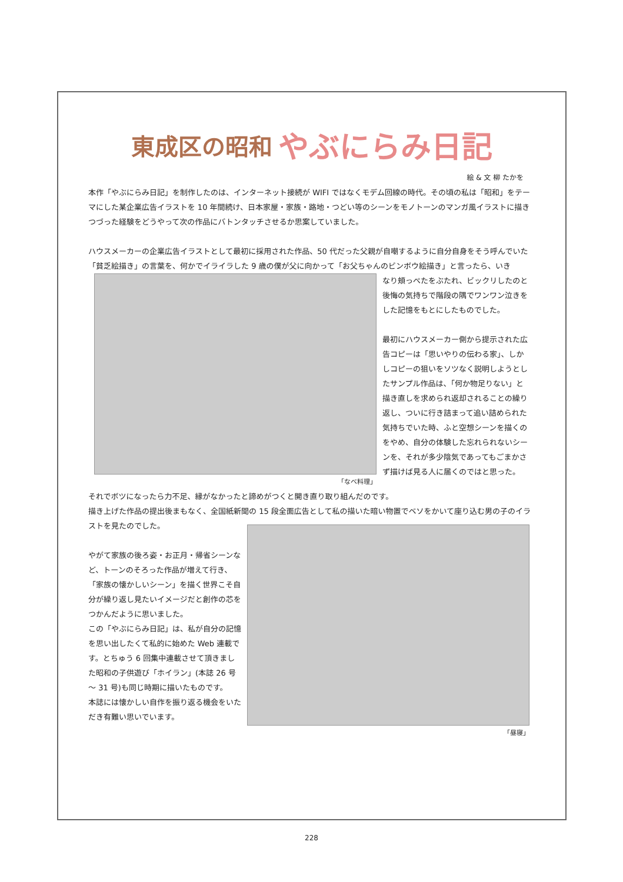東成区の昭和 やぶにらみ日記
絵 & 文 柳 たかを
本作「やぶにらみ日記」を制作したのは、インターネット接続が WIFI ではなくモデム回線の時代。その頃の私は「昭和」をテーマにした某企業広告イラストを 10 年間続け、日本家屋・家族・路地・つどい等のシーンをモノトーンのマンガ風イラストに描きつづった経験をどうやって次の作品にバトンタッチさせるか思案していました。
ハウスメーカーの企業広告イラストとして最初に採用された作品、50 代だった父親が自嘲するように自分自身をそう呼んでいた「貧乏絵描き」の言葉を、何かでイライラした 9 歳の僕が父に向かって「お父ちゃんのビンボウ絵描き」と言ったら、いき
「なべ料理」
なり頬っぺたをぶたれ、ビックリしたのと後悔の気持ちで階段の隅でワンワン泣きをした記憶をもとにしたものでした。
最初にハウスメーカー側から提示された広告コピーは「思いやりの伝わる家」、しかしコピーの狙いをソツなく説明しようとしたサンプル作品は、「何か物足りない」と描き直しを求められ返却されることの繰り返し、ついに行き詰まって追い詰められた気持ちでいた時、ふと空想シーンを描くのをやめ、自分の体験した忘れられないシーンを、それが多少陰気であってもごまかさず描けば見る人に届くのではと思った。
それでボツになったら力不足、縁がなかったと諦めがつくと開き直り取り組んだのです。
描き上げた作品の提出後まもなく、全国紙新聞の 15 段全面広告として私の描いた暗い物置でベソをかいて座り込む男の子のイラストを見たのでした。
やがて家族の後ろ姿・お正月・帰省シーンなど、トーンのそろった作品が増えて行き、「家族の懐かしいシーン」を描く世界こそ自分が繰り返し見たいイメージだと創作の芯をつかんだように思いました。
この「やぶにらみ日記」は、私が自分の記憶を思い出したくて私的に始めた Web 連載です。とちゅう 6 回集中連載させて頂きました昭和の子供遊び「ホイラン」(本誌 26 号～ 31 号)も同じ時期に描いたものです。
本誌には懐かしい自作を振り返る機会をいただき有難い思いでいます。
「昼寝」
228